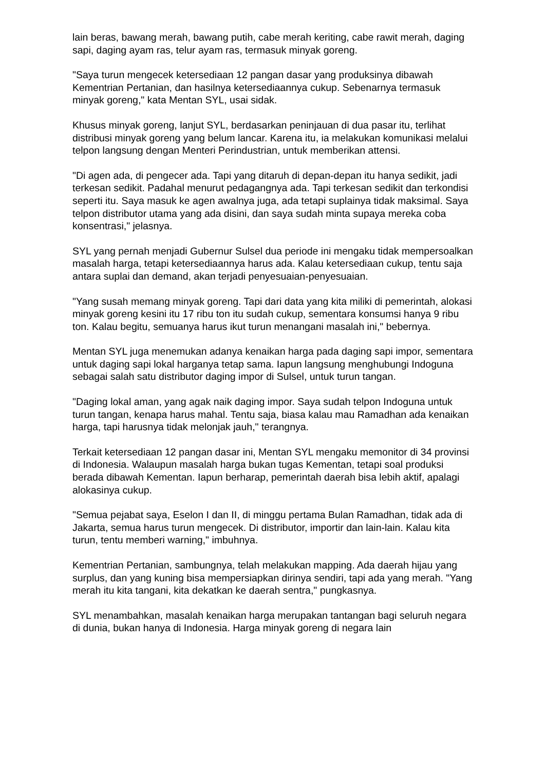lain beras, bawang merah, bawang putih, cabe merah keriting, cabe rawit merah, daging sapi, daging ayam ras, telur ayam ras, termasuk minyak goreng.
"Saya turun mengecek ketersediaan 12 pangan dasar yang produksinya dibawah Kementrian Pertanian, dan hasilnya ketersediaannya cukup. Sebenarnya termasuk minyak goreng," kata Mentan SYL, usai sidak.
Khusus minyak goreng, lanjut SYL, berdasarkan peninjauan di dua pasar itu, terlihat distribusi minyak goreng yang belum lancar. Karena itu, ia melakukan komunikasi melalui telpon langsung dengan Menteri Perindustrian, untuk memberikan attensi.
"Di agen ada, di pengecer ada. Tapi yang ditaruh di depan-depan itu hanya sedikit, jadi terkesan sedikit. Padahal menurut pedagangnya ada. Tapi terkesan sedikit dan terkondisi seperti itu. Saya masuk ke agen awalnya juga, ada tetapi suplainya tidak maksimal. Saya telpon distributor utama yang ada disini, dan saya sudah minta supaya mereka coba konsentrasi," jelasnya.
SYL yang pernah menjadi Gubernur Sulsel dua periode ini mengaku tidak mempersoalkan masalah harga, tetapi ketersediaannya harus ada. Kalau ketersediaan cukup, tentu saja antara suplai dan demand, akan terjadi penyesuaian-penyesuaian.
"Yang susah memang minyak goreng. Tapi dari data yang kita miliki di pemerintah, alokasi minyak goreng kesini itu 17 ribu ton itu sudah cukup, sementara konsumsi hanya 9 ribu ton. Kalau begitu, semuanya harus ikut turun menangani masalah ini," bebernya.
Mentan SYL juga menemukan adanya kenaikan harga pada daging sapi impor, sementara untuk daging sapi lokal harganya tetap sama. Iapun langsung menghubungi Indoguna sebagai salah satu distributor daging impor di Sulsel, untuk turun tangan.
"Daging lokal aman, yang agak naik daging impor. Saya sudah telpon Indoguna untuk turun tangan, kenapa harus mahal. Tentu saja, biasa kalau mau Ramadhan ada kenaikan harga, tapi harusnya tidak melonjak jauh," terangnya.
Terkait ketersediaan 12 pangan dasar ini, Mentan SYL mengaku memonitor di 34 provinsi di Indonesia. Walaupun masalah harga bukan tugas Kementan, tetapi soal produksi berada dibawah Kementan. Iapun berharap, pemerintah daerah bisa lebih aktif, apalagi alokasinya cukup.
"Semua pejabat saya, Eselon I dan II, di minggu pertama Bulan Ramadhan, tidak ada di Jakarta, semua harus turun mengecek. Di distributor, importir dan lain-lain. Kalau kita turun, tentu memberi warning," imbuhnya.
Kementrian Pertanian, sambungnya, telah melakukan mapping. Ada daerah hijau yang surplus, dan yang kuning bisa mempersiapkan dirinya sendiri, tapi ada yang merah. "Yang merah itu kita tangani, kita dekatkan ke daerah sentra," pungkasnya.
SYL menambahkan, masalah kenaikan harga merupakan tantangan bagi seluruh negara di dunia, bukan hanya di Indonesia. Harga minyak goreng di negara lain